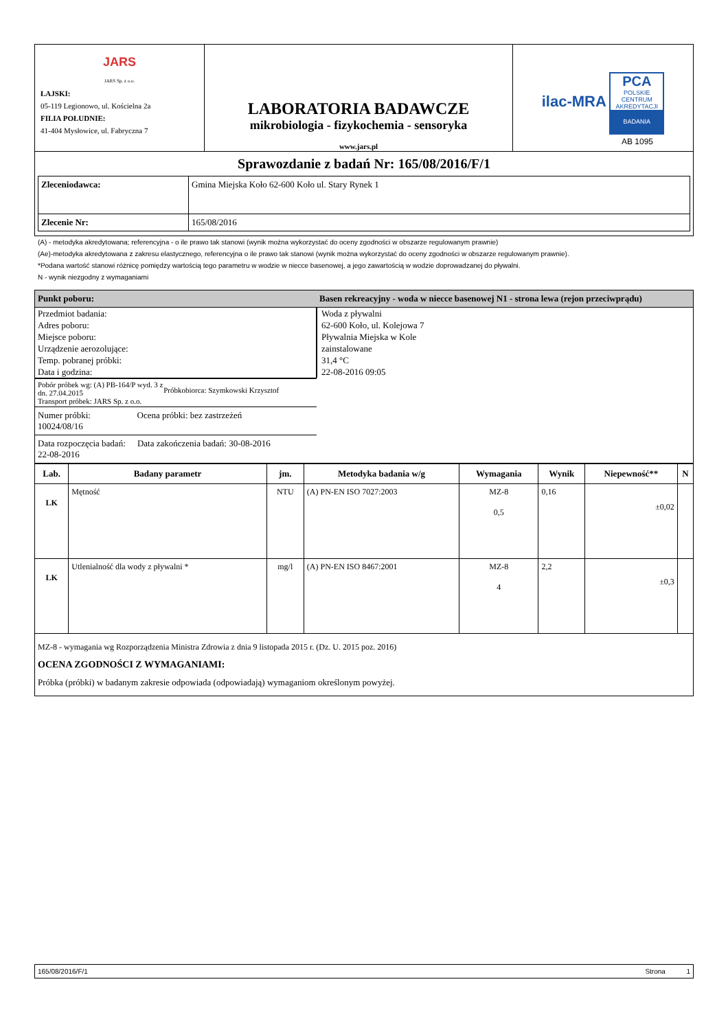| JARS JARS Sp. z o.o. ŁAJSKI: 05-119 Legionowo, ul. Kościelna 2a FILIA POŁUDNIE: 41-404 Mysłowice, ul. Fabryczna 7 | LABORATORIA BADAWCZE mikrobiologia - fizykochemia - sensoryka www.jars.pl | ilac-MRA PCA POLSKIE CENTRUM AKREDYTACJI BADANIA AB 1095 |
| Sprawozdanie z badań Nr: 165/08/2016/F/1 | | |
| / Zleceniodawca: / Gmina Miejska Koło 62-600 Koło ul. Stary Rynek 1 / / Zlecenie Nr: / 165/08/2016 / | | |
(A) - metodyka akredytowana; referencyjna - o ile prawo tak stanowi (wynik można wykorzystać do oceny zgodności w obszarze regulowanym prawnie)
(Ae)-metodyka akredytowana z zakresu elastycznego, referencyjna o ile prawo tak stanowi (wynik można wykorzystać do oceny zgodności w obszarze regulowanym prawnie).
*Podana wartość stanowi różnicę pomiędzy wartością tego parametru w wodzie w niecce basenowej, a jego zawartością w wodzie doprowadzanej do pływalni.
N - wynik niezgodny z wymaganiami
| Punkt poboru: | Basen rekreacyjny - woda w niecce basenowej N1 - strona lewa (rejon przeciwprądu) |
| Przedmiot badania: Adres poboru: Miejsce poboru: Urządzenie aerozolujące: Temp. pobranej próbki: Data i godzina: | Woda z pływalni 62-600 Koło, ul. Kolejowa 7 Pływalnia Miejska w Kole zainstalowane 31,4 °C 22-08-2016 09:05 |
| Pobór próbek wg: (A) PB-164/P wyd. 3 z dn. 27.04.2015 Transport próbek: JARS Sp. z o.o. Próbkobiorca: Szymkowski Krzysztof | |
| Numer próbki: 10024/08/16 Ocena próbki: bez zastrzeżeń | |
| Data rozpoczęcia badań: 22-08-2016 Data zakończenia badań: 30-08-2016 | |
| Lab. | Badany parametr | jm. | Metodyka badania w/g | Wymagania | Wynik | Niepewność** | N |
| --- | --- | --- | --- | --- | --- | --- | --- |
| LK | Mętność | NTU | (A) PN-EN ISO 7027:2003 | MZ-8 0,5 | 0,16 | ±0,02 | |
| LK | Utlenialność dla wody z pływalni * | mg/l | (A) PN-EN ISO 8467:2001 | MZ-8 4 | 2,2 | ±0,3 | |
MZ-8 - wymagania wg Rozporządzenia Ministra Zdrowia z dnia 9 listopada 2015 r. (Dz. U. 2015 poz. 2016)
OCENA ZGODNOŚCI Z WYMAGANIAMI:
Próbka (próbki) w badanym zakresie odpowiada (odpowiadają) wymaganiom określonym powyżej.
165/08/2016/F/1 Strona 1